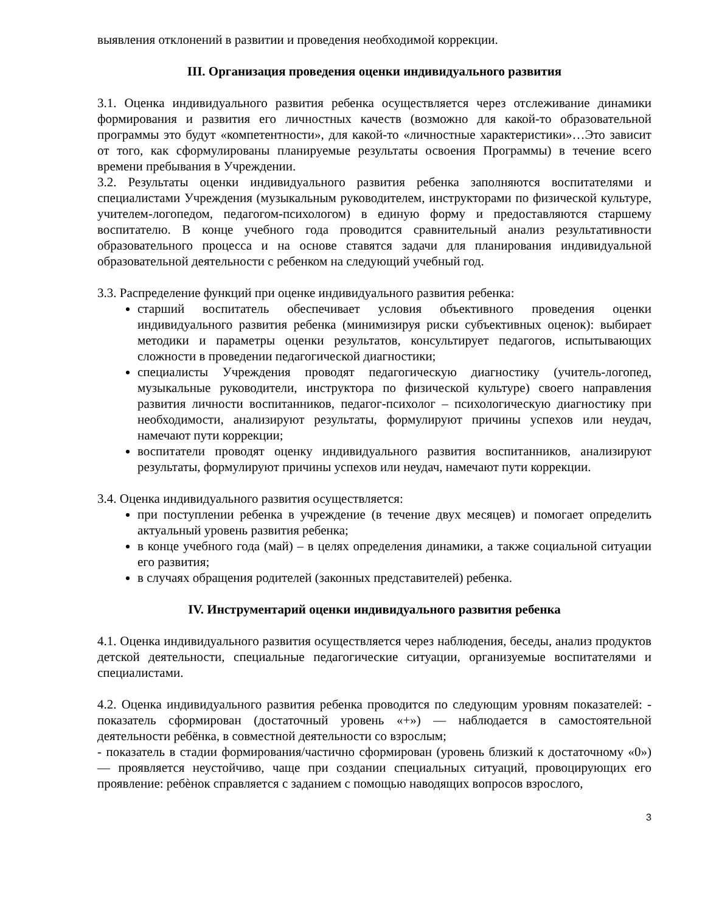выявления отклонений в развитии и проведения необходимой коррекции.
III. Организация проведения оценки индивидуального развития
3.1. Оценка индивидуального развития ребенка осуществляется через отслеживание динамики формирования и развития его личностных качеств (возможно для какой-то образовательной программы это будут «компетентности», для какой-то «личностные характеристики»…Это зависит от того, как сформулированы планируемые результаты освоения Программы) в течение всего времени пребывания в Учреждении.
3.2. Результаты оценки индивидуального развития ребенка заполняются воспитателями и специалистами Учреждения (музыкальным руководителем, инструкторами по физической культуре, учителем-логопедом, педагогом-психологом) в единую форму и предоставляются старшему воспитателю. В конце учебного года проводится сравнительный анализ результативности образовательного процесса и на основе ставятся задачи для планирования индивидуальной образовательной деятельности с ребенком на следующий учебный год.
3.3. Распределение функций при оценке индивидуального развития ребенка:
старший воспитатель обеспечивает условия объективного проведения оценки индивидуального развития ребенка (минимизируя риски субъективных оценок): выбирает методики и параметры оценки результатов, консультирует педагогов, испытывающих сложности в проведении педагогической диагностики;
специалисты Учреждения проводят педагогическую диагностику (учитель-логопед, музыкальные руководители, инструктора по физической культуре) своего направления развития личности воспитанников, педагог-психолог – психологическую диагностику при необходимости, анализируют результаты, формулируют причины успехов или неудач, намечают пути коррекции;
воспитатели проводят оценку индивидуального развития воспитанников, анализируют результаты, формулируют причины успехов или неудач, намечают пути коррекции.
3.4. Оценка индивидуального развития осуществляется:
при поступлении ребенка в учреждение (в течение двух месяцев) и помогает определить актуальный уровень развития ребенка;
в конце учебного года (май) – в целях определения динамики, а также социальной ситуации его развития;
в случаях обращения родителей (законных представителей) ребенка.
IV. Инструментарий оценки индивидуального развития ребенка
4.1. Оценка индивидуального развития осуществляется через наблюдения, беседы, анализ продуктов детской деятельности, специальные педагогические ситуации, организуемые воспитателями и специалистами.
4.2. Оценка индивидуального развития ребенка проводится по следующим уровням показателей: - показатель сформирован (достаточный уровень «+») — наблюдается в самостоятельной деятельности ребёнка, в совместной деятельности со взрослым;
- показатель в стадии формирования/частично сформирован (уровень близкий к достаточному «0») — проявляется неустойчиво, чаще при создании специальных ситуаций, провоцирующих его проявление: ребѐнок справляется с заданием с помощью наводящих вопросов взрослого,
3